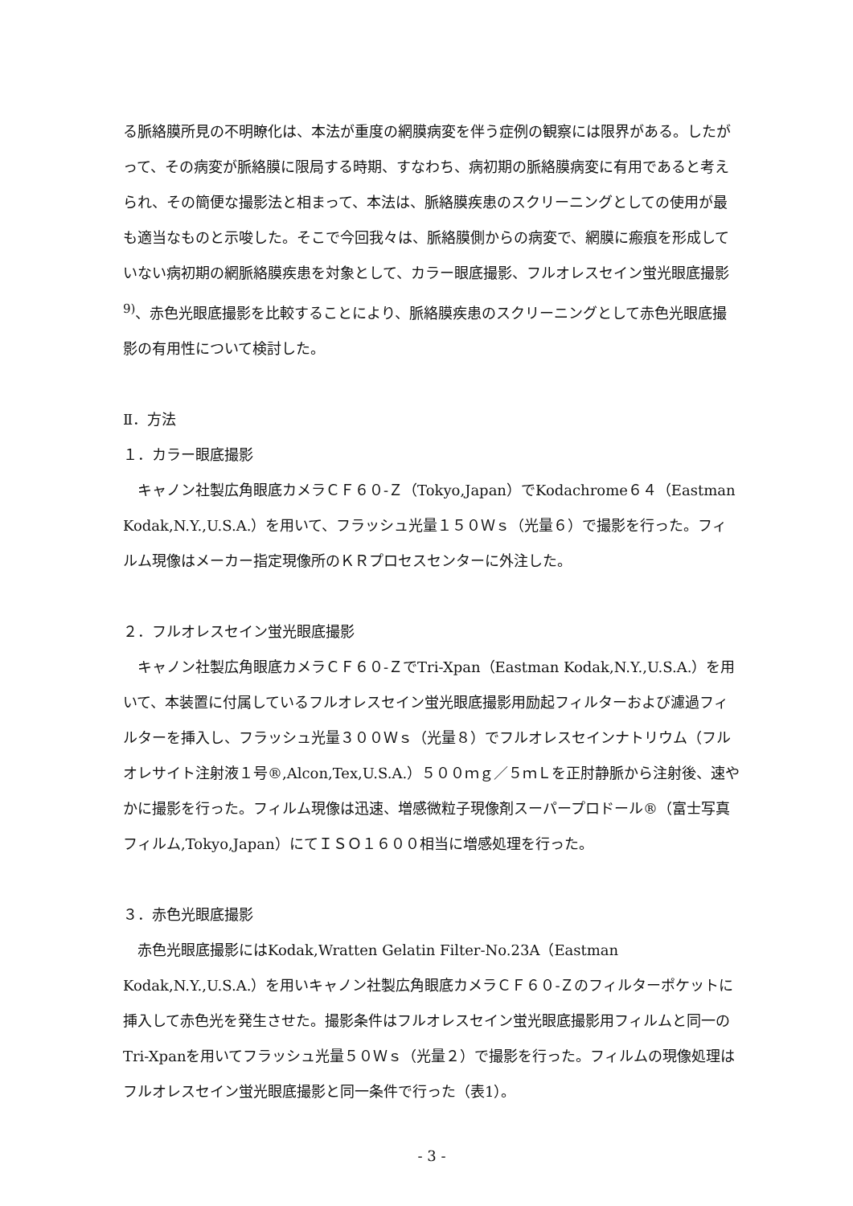る脈絡膜所見の不明瞭化は、本法が重度の網膜病変を伴う症例の観察には限界がある。したがって、その病変が脈絡膜に限局する時期、すなわち、病初期の脈絡膜病変に有用であると考えられ、その簡便な撮影法と相まって、本法は、脈絡膜疾患のスクリーニングとしての使用が最も適当なものと示唆した。そこで今回我々は、脈絡膜側からの病変で、網膜に瘢痕を形成していない病初期の網脈絡膜疾患を対象として、カラー眼底撮影、フルオレスセイン蛍光眼底撮影<sup>9)</sup>、赤色光眼底撮影を比較することにより、脈絡膜疾患のスクリーニングとして赤色光眼底撮影の有用性について検討した。
Ⅱ．方法
１．カラー眼底撮影
　キャノン社製広角眼底カメラＣＦ６０-Ｚ（Tokyo,Japan）でKodachrome６４（Eastman Kodak,N.Y.,U.S.A.）を用いて、フラッシュ光量１５０Ｗｓ（光量６）で撮影を行った。フィルム現像はメーカー指定現像所のＫＲプロセスセンターに外注した。
２．フルオレスセイン蛍光眼底撮影
　キャノン社製広角眼底カメラＣＦ６０-ＺでTri-Xpan（Eastman Kodak,N.Y.,U.S.A.）を用いて、本装置に付属しているフルオレスセイン蛍光眼底撮影用励起フィルターおよび濾過フィルターを挿入し、フラッシュ光量３００Ｗｓ（光量８）でフルオレスセインナトリウム（フルオレサイト注射液１号®,Alcon,Tex,U.S.A.）５００ｍｇ／５ｍＬを正肘静脈から注射後、速やかに撮影を行った。フィルム現像は迅速、増感微粒子現像剤スーパープロドール®（富士写真フィルム,Tokyo,Japan）にてＩＳＯ１６００相当に増感処理を行った。
３．赤色光眼底撮影
　赤色光眼底撮影にはKodak,Wratten Gelatin Filter-No.23A（Eastman Kodak,N.Y.,U.S.A.）を用いキャノン社製広角眼底カメラＣＦ６０-Ｚのフィルターポケットに挿入して赤色光を発生させた。撮影条件はフルオレスセイン蛍光眼底撮影用フィルムと同一のTri-Xpanを用いてフラッシュ光量５０Ｗｓ（光量２）で撮影を行った。フィルムの現像処理はフルオレスセイン蛍光眼底撮影と同一条件で行った（表1）。
- 3 -